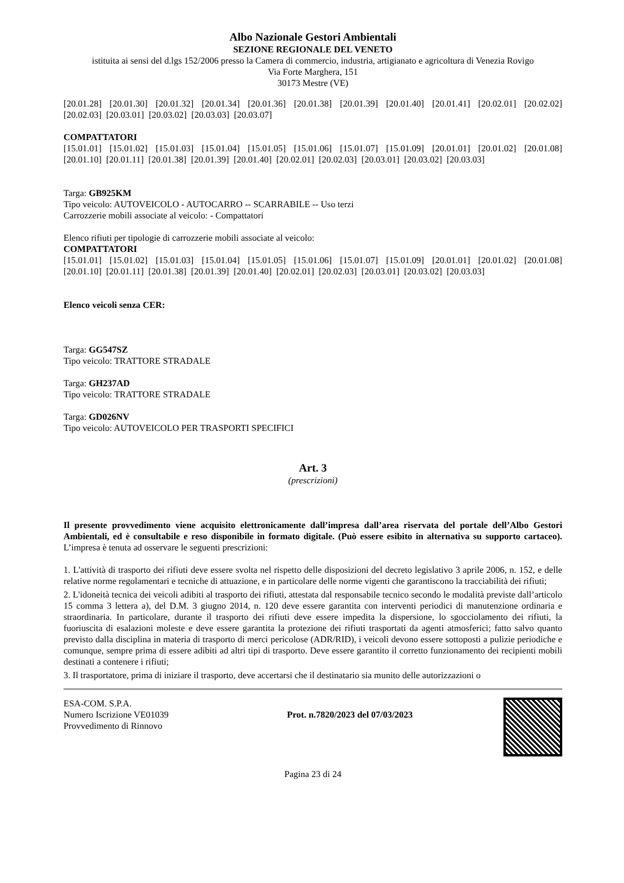Albo Nazionale Gestori Ambientali
SEZIONE REGIONALE DEL VENETO
istituita ai sensi del d.lgs 152/2006 presso la Camera di commercio, industria, artigianato e agricoltura di Venezia Rovigo
Via Forte Marghera, 151
30173 Mestre (VE)
[20.01.28] [20.01.30] [20.01.32] [20.01.34] [20.01.36] [20.01.38] [20.01.39] [20.01.40] [20.01.41] [20.02.01] [20.02.02] [20.02.03] [20.03.01] [20.03.02] [20.03.03] [20.03.07]
COMPATTATORI
[15.01.01] [15.01.02] [15.01.03] [15.01.04] [15.01.05] [15.01.06] [15.01.07] [15.01.09] [20.01.01] [20.01.02] [20.01.08] [20.01.10] [20.01.11] [20.01.38] [20.01.39] [20.01.40] [20.02.01] [20.02.03] [20.03.01] [20.03.02] [20.03.03]
Targa: GB925KM
Tipo veicolo: AUTOVEICOLO - AUTOCARRO -- SCARRABILE -- Uso terzi
Carrozzerie mobili associate al veicolo: - Compattatori
Elenco rifiuti per tipologie di carrozzerie mobili associate al veicolo:
COMPATTATORI
[15.01.01] [15.01.02] [15.01.03] [15.01.04] [15.01.05] [15.01.06] [15.01.07] [15.01.09] [20.01.01] [20.01.02] [20.01.08] [20.01.10] [20.01.11] [20.01.38] [20.01.39] [20.01.40] [20.02.01] [20.02.03] [20.03.01] [20.03.02] [20.03.03]
Elenco veicoli senza CER:
Targa: GG547SZ
Tipo veicolo: TRATTORE STRADALE
Targa: GH237AD
Tipo veicolo: TRATTORE STRADALE
Targa: GD026NV
Tipo veicolo: AUTOVEICOLO PER TRASPORTI SPECIFICI
Art. 3
(prescrizioni)
Il presente provvedimento viene acquisito elettronicamente dall’impresa dall’area riservata del portale dell’Albo Gestori Ambientali, ed è consultabile e reso disponibile in formato digitale. (Può essere esibito in alternativa su supporto cartaceo). L’impresa è tenuta ad osservare le seguenti prescrizioni:
1. L'attività di trasporto dei rifiuti deve essere svolta nel rispetto delle disposizioni del decreto legislativo 3 aprile 2006, n. 152, e delle relative norme regolamentari e tecniche di attuazione, e in particolare delle norme vigenti che garantiscono la tracciabilità dei rifiuti;
2. L'idoneità tecnica dei veicoli adibiti al trasporto dei rifiuti, attestata dal responsabile tecnico secondo le modalità previste dall’articolo 15 comma 3 lettera a), del D.M. 3 giugno 2014, n. 120 deve essere garantita con interventi periodici di manutenzione ordinaria e straordinaria. In particolare, durante il trasporto dei rifiuti deve essere impedita la dispersione, lo sgocciolamento dei rifiuti, la fuoriuscita di esalazioni moleste e deve essere garantita la protezione dei rifiuti trasportati da agenti atmosferici; fatto salvo quanto previsto dalla disciplina in materia di trasporto di merci pericolose (ADR/RID), i veicoli devono essere sottoposti a pulizie periodiche e comunque, sempre prima di essere adibiti ad altri tipi di trasporto. Deve essere garantito il corretto funzionamento dei recipienti mobili destinati a contenere i rifiuti;
3. Il trasportatore, prima di iniziare il trasporto, deve accertarsi che il destinatario sia munito delle autorizzazioni o
ESA-COM. S.P.A.
Numero Iscrizione VE01039
Provvedimento di Rinnovo
Prot. n.7820/2023 del 07/03/2023
Pagina 23 di 24